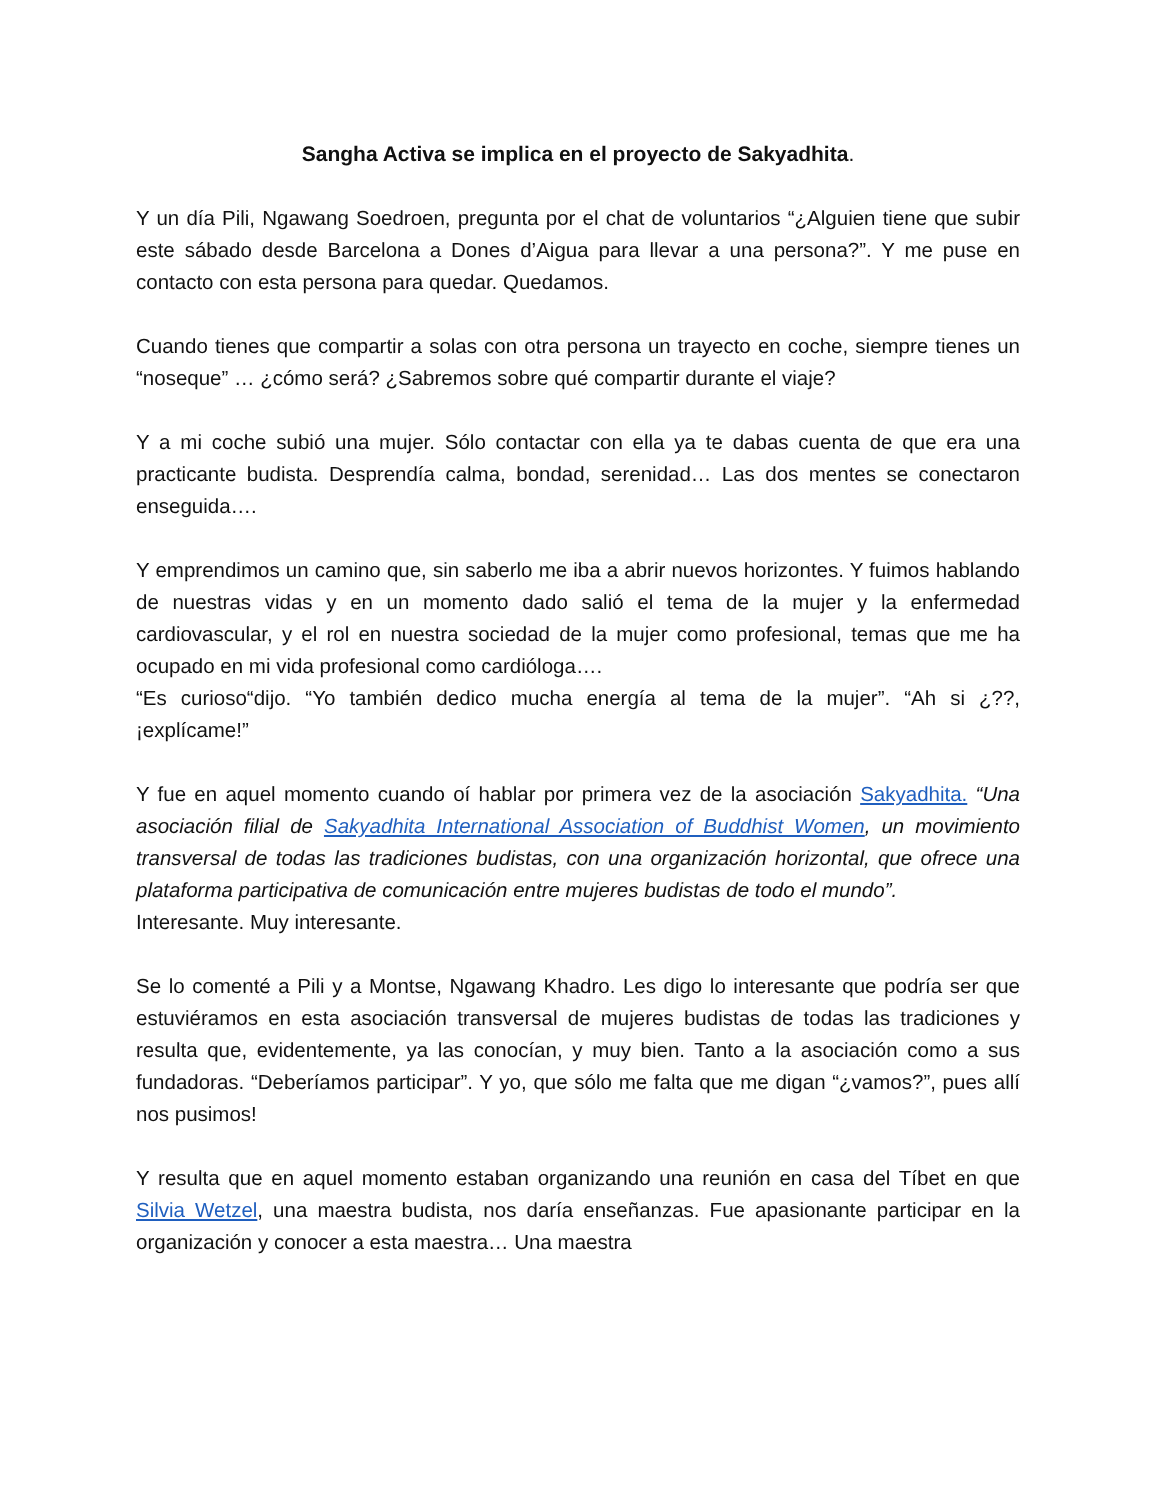Sangha Activa se implica en el proyecto de Sakyadhita.
Y un día Pili, Ngawang Soedroen, pregunta por el chat de voluntarios “¿Alguien tiene que subir este sábado desde Barcelona a Dones d’Aigua para llevar a una persona?”. Y me puse en contacto con esta persona para quedar. Quedamos.
Cuando tienes que compartir a solas con otra persona un trayecto en coche, siempre tienes un “noseque” … ¿cómo será? ¿Sabremos sobre qué compartir durante el viaje?
Y a mi coche subió una mujer. Sólo contactar con ella ya te dabas cuenta de que era una practicante budista. Desprendía calma, bondad, serenidad… Las dos mentes se conectaron enseguida….
Y emprendimos un camino que, sin saberlo me iba a abrir nuevos horizontes. Y fuimos hablando de nuestras vidas y en un momento dado salió el tema de la mujer y la enfermedad cardiovascular, y el rol en nuestra sociedad de la mujer como profesional, temas que me ha ocupado en mi vida profesional como cardióloga….
“Es curioso“dijo. “Yo también dedico mucha energía al tema de la mujer”. “Ah si ¿??, ¡explícame!”
Y fue en aquel momento cuando oí hablar por primera vez de la asociación Sakyadhita. “Una asociación filial de Sakyadhita International Association of Buddhist Women, un movimiento transversal de todas las tradiciones budistas, con una organización horizontal, que ofrece una plataforma participativa de comunicación entre mujeres budistas de todo el mundo”.
Interesante. Muy interesante.
Se lo comenté a Pili y a Montse, Ngawang Khadro. Les digo lo interesante que podría ser que estuviéramos en esta asociación transversal de mujeres budistas de todas las tradiciones y resulta que, evidentemente, ya las conocían, y muy bien. Tanto a la asociación como a sus fundadoras. “Deberíamos participar”. Y yo, que sólo me falta que me digan “¿vamos?”, pues allí nos pusimos!
Y resulta que en aquel momento estaban organizando una reunión en casa del Tíbet en que Silvia Wetzel, una maestra budista, nos daría enseñanzas. Fue apasionante participar en la organización y conocer a esta maestra… Una maestra